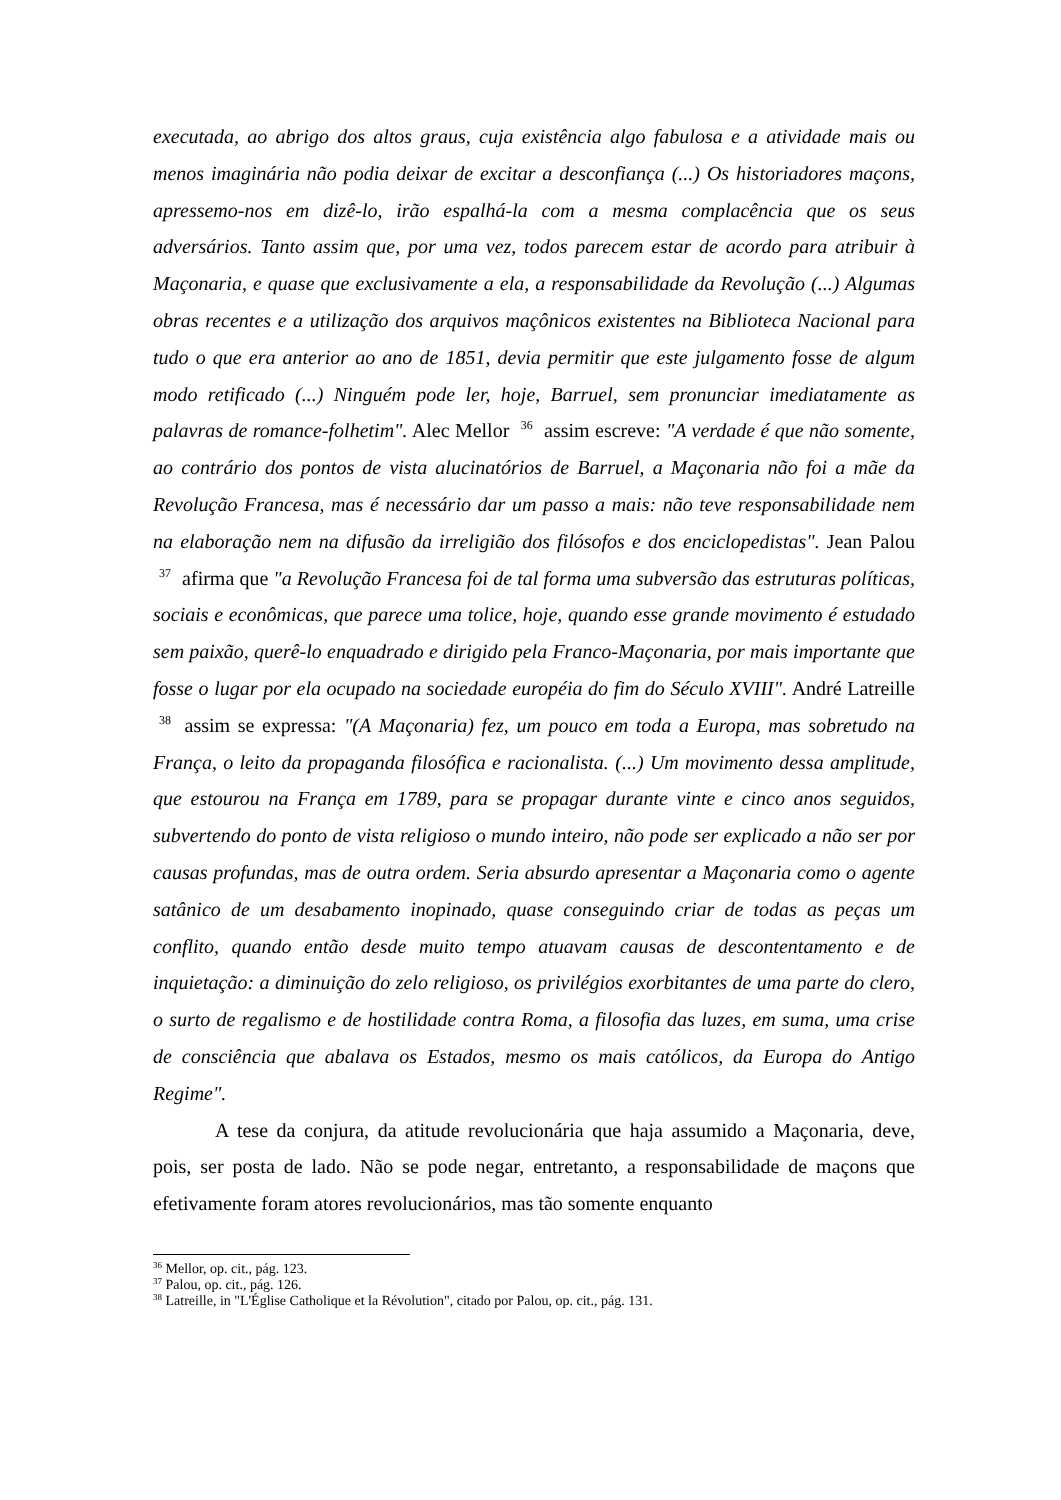executada, ao abrigo dos altos graus, cuja existência algo fabulosa e a atividade mais ou menos imaginária não podia deixar de excitar a desconfiança (...) Os historiadores maçons, apressemo-nos em dizê-lo, irão espalhá-la com a mesma complacência que os seus adversários. Tanto assim que, por uma vez, todos parecem estar de acordo para atribuir à Maçonaria, e quase que exclusivamente a ela, a responsabilidade da Revolução (...) Algumas obras recentes e a utilização dos arquivos maçônicos existentes na Biblioteca Nacional para tudo o que era anterior ao ano de 1851, devia permitir que este julgamento fosse de algum modo retificado (...) Ninguém pode ler, hoje, Barruel, sem pronunciar imediatamente as palavras de romance-folhetim". Alec Mellor <sup>36</sup> assim escreve: "A verdade é que não somente, ao contrário dos pontos de vista alucinatórios de Barruel, a Maçonaria não foi a mãe da Revolução Francesa, mas é necessário dar um passo a mais: não teve responsabilidade nem na elaboração nem na difusão da irreligião dos filósofos e dos enciclopedistas". Jean Palou <sup>37</sup> afirma que "a Revolução Francesa foi de tal forma uma subversão das estruturas políticas, sociais e econômicas, que parece uma tolice, hoje, quando esse grande movimento é estudado sem paixão, querê-lo enquadrado e dirigido pela Franco-Maçonaria, por mais importante que fosse o lugar por ela ocupado na sociedade européia do fim do Século XVIII". André Latreille <sup>38</sup> assim se expressa: "(A Maçonaria) fez, um pouco em toda a Europa, mas sobretudo na França, o leito da propaganda filosófica e racionalista. (...) Um movimento dessa amplitude, que estourou na França em 1789, para se propagar durante vinte e cinco anos seguidos, subvertendo do ponto de vista religioso o mundo inteiro, não pode ser explicado a não ser por causas profundas, mas de outra ordem. Seria absurdo apresentar a Maçonaria como o agente satânico de um desabamento inopinado, quase conseguindo criar de todas as peças um conflito, quando então desde muito tempo atuavam causas de descontentamento e de inquietação: a diminuição do zelo religioso, os privilégios exorbitantes de uma parte do clero, o surto de regalismo e de hostilidade contra Roma, a filosofia das luzes, em suma, uma crise de consciência que abalava os Estados, mesmo os mais católicos, da Europa do Antigo Regime".
A tese da conjura, da atitude revolucionária que haja assumido a Maçonaria, deve, pois, ser posta de lado. Não se pode negar, entretanto, a responsabilidade de maçons que efetivamente foram atores revolucionários, mas tão somente enquanto
<sup>36</sup> Mellor, op. cit., pág. 123.
<sup>37</sup> Palou, op. cit., pág. 126.
<sup>38</sup> Latreille, in "L'Église Catholique et la Révolution", citado por Palou, op. cit., pág. 131.